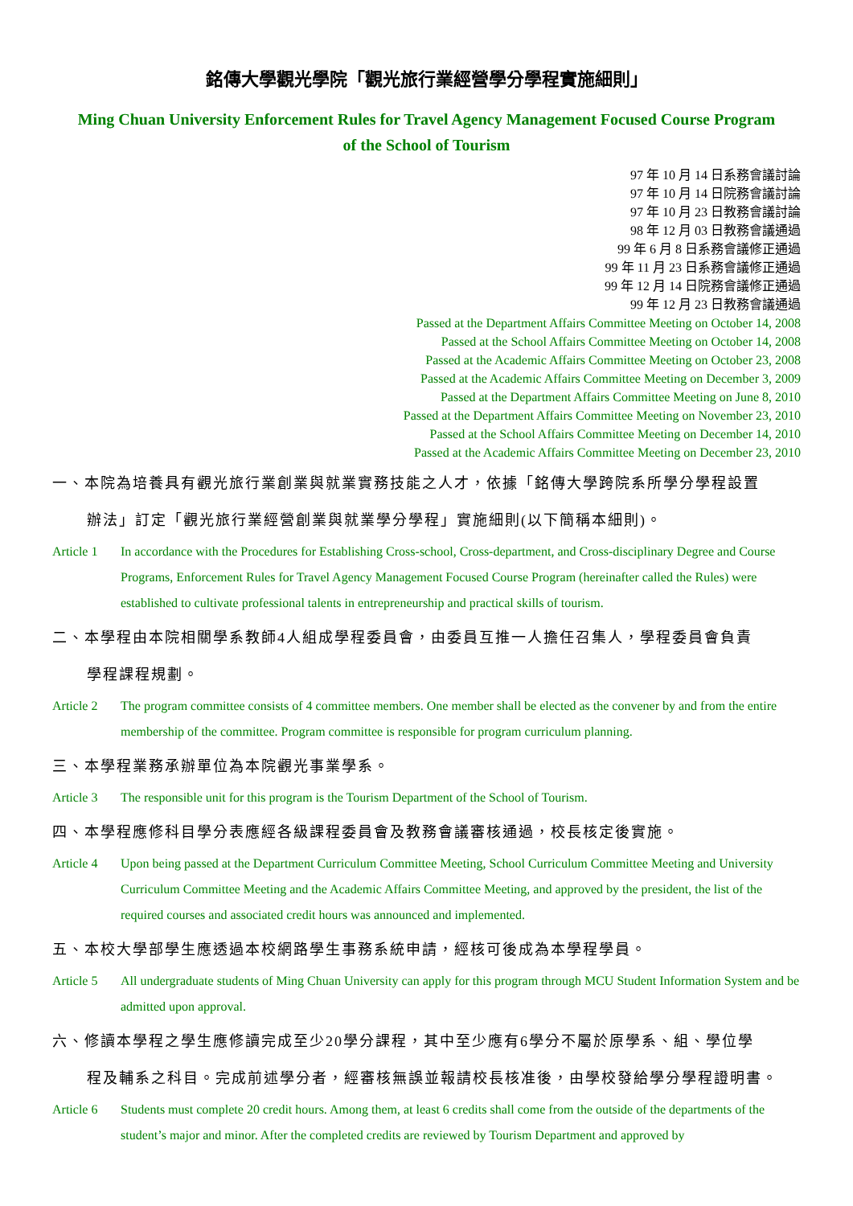銘傳大學觀光學院「觀光旅行業經營學分學程實施細則」
Ming Chuan University Enforcement Rules for Travel Agency Management Focused Course Program
of the School of Tourism
97 年 10 月 14 日系務會議討論
97 年 10 月 14 日院務會議討論
97 年 10 月 23 日教務會議討論
98 年 12 月 03 日教務會議通過
99 年 6 月 8 日系務會議修正通過
99 年 11 月 23 日系務會議修正通過
99 年 12 月 14 日院務會議修正通過
99 年 12 月 23 日教務會議通過
Passed at the Department Affairs Committee Meeting on October 14, 2008
Passed at the School Affairs Committee Meeting on October 14, 2008
Passed at the Academic Affairs Committee Meeting on October 23, 2008
Passed at the Academic Affairs Committee Meeting on December 3, 2009
Passed at the Department Affairs Committee Meeting on June 8, 2010
Passed at the Department Affairs Committee Meeting on November 23, 2010
Passed at the School Affairs Committee Meeting on December 14, 2010
Passed at the Academic Affairs Committee Meeting on December 23, 2010
一、本院為培養具有觀光旅行業創業與就業實務技能之人才，依據「銘傳大學跨院系所學分學程設置
辦法」訂定「觀光旅行業經營創業與就業學分學程」實施細則(以下簡稱本細則)。
Article 1 In accordance with the Procedures for Establishing Cross-school, Cross-department, and Cross-disciplinary Degree and Course Programs, Enforcement Rules for Travel Agency Management Focused Course Program (hereinafter called the Rules) were established to cultivate professional talents in entrepreneurship and practical skills of tourism.
二、本學程由本院相關學系教師4人組成學程委員會，由委員互推一人擔任召集人，學程委員會負責
學程課程規劃。
Article 2 The program committee consists of 4 committee members. One member shall be elected as the convener by and from the entire membership of the committee. Program committee is responsible for program curriculum planning.
三、本學程業務承辦單位為本院觀光事業學系。
Article 3 The responsible unit for this program is the Tourism Department of the School of Tourism.
四、本學程應修科目學分表應經各級課程委員會及教務會議審核通過，校長核定後實施。
Article 4 Upon being passed at the Department Curriculum Committee Meeting, School Curriculum Committee Meeting and University Curriculum Committee Meeting and the Academic Affairs Committee Meeting, and approved by the president, the list of the required courses and associated credit hours was announced and implemented.
五、本校大學部學生應透過本校網路學生事務系統申請，經核可後成為本學程學員。
Article 5 All undergraduate students of Ming Chuan University can apply for this program through MCU Student Information System and be admitted upon approval.
六、修讀本學程之學生應修讀完成至少20學分課程，其中至少應有6學分不屬於原學系、組、學位學
程及輔系之科目。完成前述學分者，經審核無誤並報請校長核准後，由學校發給學分學程證明書。
Article 6 Students must complete 20 credit hours. Among them, at least 6 credits shall come from the outside of the departments of the student’s major and minor. After the completed credits are reviewed by Tourism Department and approved by